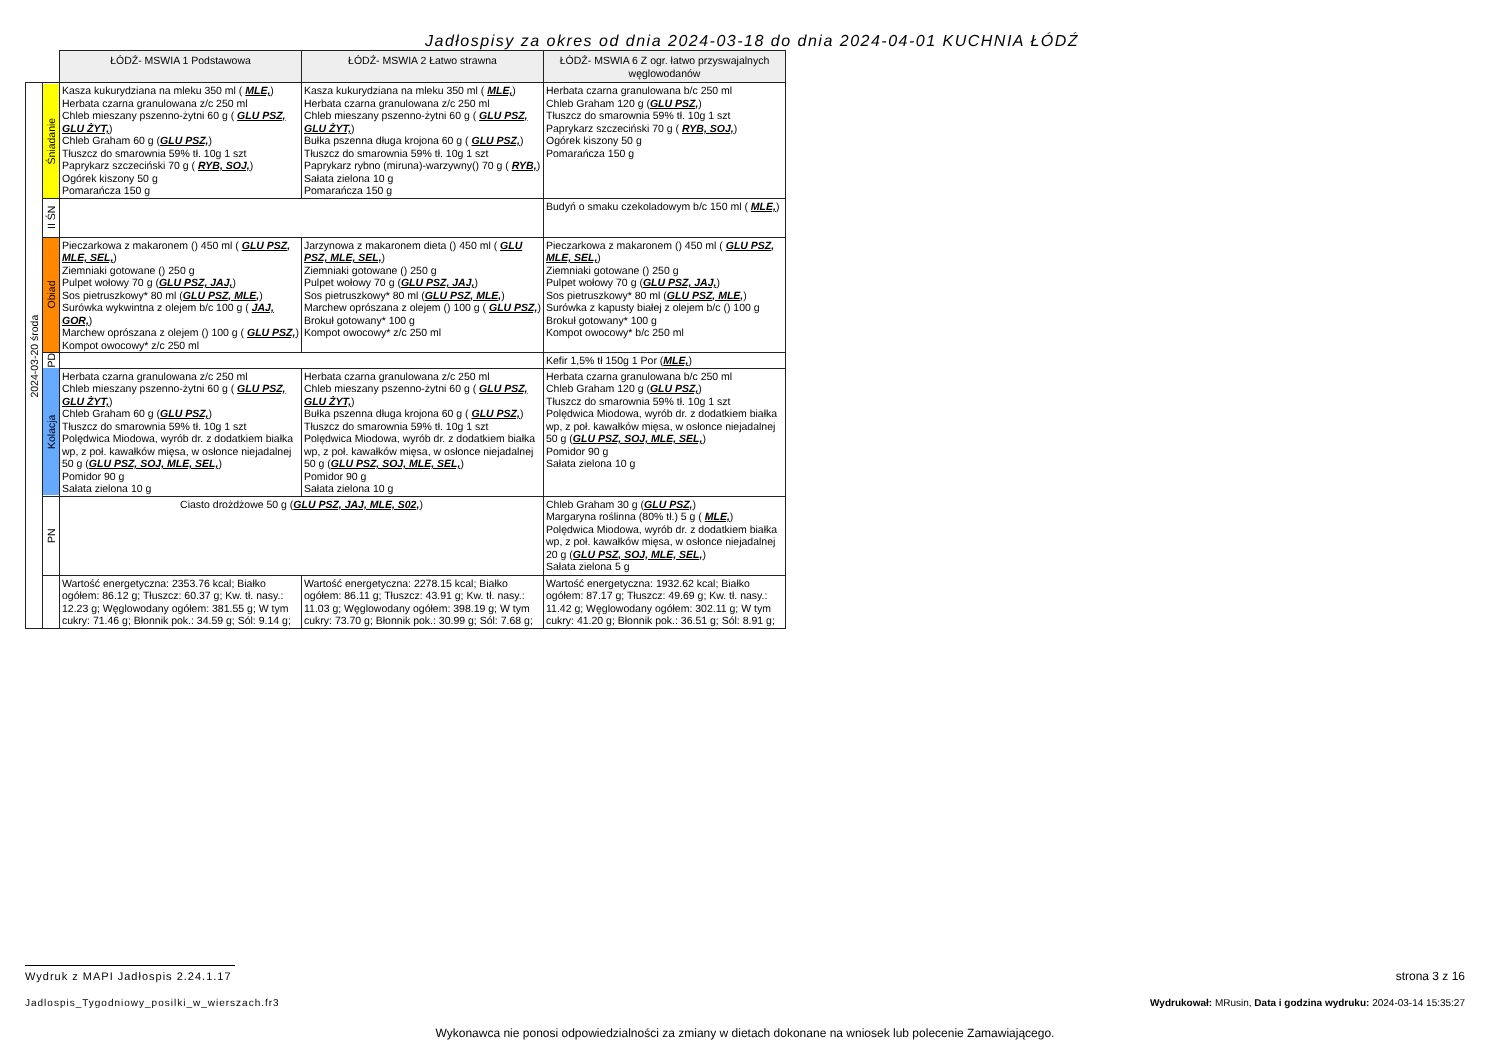Jadłospisy za okres od dnia 2024-03-18 do dnia 2024-04-01 KUCHNIA ŁÓDŹ
| | | ŁÓDŹ- MSWIA 1 Podstawowa | ŁÓDŹ- MSWIA 2 Łatwo strawna | ŁÓDŹ- MSWIA 6 Z ogr. łatwo przyswajalnych węglowodanów |
| 2024-03-20 środa | Śniadanie | Kasza kukurydziana na mleku 350 ml ( MLE, ) Herbata czarna granulowana z/c 250 ml Chleb mieszany pszenno-żytni 60 g ( GLU PSZ, GLU ŻYT, ) Chleb Graham 60 g ( GLU PSZ, ) Tłuszcz do smarownia 59% tł. 10g 1 szt Paprykarz szczeciński 70 g ( RYB, SOJ, ) Ogórek kiszony 50 g Pomarańcza 150 g | Kasza kukurydziana na mleku 350 ml ( MLE, ) Herbata czarna granulowana z/c 250 ml Chleb mieszany pszenno-żytni 60 g ( GLU PSZ, GLU ŻYT, ) Bułka pszenna długa krojona 60 g ( GLU PSZ, ) Tłuszcz do smarownia 59% tł. 10g 1 szt Paprykarz rybno (miruna)-warzywny() 70 g ( RYB, ) Sałata zielona 10 g Pomarańcza 150 g | Herbata czarna granulowana b/c 250 ml Chleb Graham 120 g ( GLU PSZ, ) Tłuszcz do smarownia 59% tł. 10g 1 szt Paprykarz szczeciński 70 g ( RYB, SOJ, ) Ogórek kiszony 50 g Pomarańcza 150 g |
| | II ŚN | | | Budyń o smaku czekoladowym b/c 150 ml ( MLE, ) |
| | Obiad | Pieczarkowa z makaronem () 450 ml ( GLU PSZ, MLE, SEL, ) Ziemniaki gotowane () 250 g Pulpet wołowy 70 g ( GLU PSZ, JAJ, ) Sos pietruszkowy* 80 ml ( GLU PSZ, MLE, ) Surówka wykwintna z olejem b/c 100 g ( JAJ, GOR, ) Marchew oprószana z olejem () 100 g ( GLU PSZ, ) Kompot owocowy* z/c 250 ml | Jarzynowa z makaronem dieta () 450 ml ( GLU PSZ, MLE, SEL, ) Ziemniaki gotowane () 250 g Pulpet wołowy 70 g ( GLU PSZ, JAJ, ) Sos pietruszkowy* 80 ml ( GLU PSZ, MLE, ) Marchew oprószana z olejem () 100 g ( GLU PSZ, ) Brokuł gotowany* 100 g Kompot owocowy* z/c 250 ml | Pieczarkowa z makaronem () 450 ml ( GLU PSZ, MLE, SEL, ) Ziemniaki gotowane () 250 g Pulpet wołowy 70 g ( GLU PSZ, JAJ, ) Sos pietruszkowy* 80 ml ( GLU PSZ, MLE, ) Surówka z kapusty białej z olejem b/c () 100 g Brokuł gotowany* 100 g Kompot owocowy* b/c 250 ml |
| | PD | | | Kefir 1,5% tł 150g 1 Por ( MLE, ) |
| | Kolacja | Herbata czarna granulowana z/c 250 ml Chleb mieszany pszenno-żytni 60 g ( GLU PSZ, GLU ŻYT, ) Chleb Graham 60 g ( GLU PSZ, ) Tłuszcz do smarownia 59% tł. 10g 1 szt Polędwica Miodowa, wyrób dr. z dodatkiem białka wp, z poł. kawałków mięsa, w osłonce niejadalnej 50 g ( GLU PSZ, SOJ, MLE, SEL, ) Pomidor 90 g Sałata zielona 10 g | Herbata czarna granulowana z/c 250 ml Chleb mieszany pszenno-żytni 60 g ( GLU PSZ, GLU ŻYT, ) Bułka pszenna długa krojona 60 g ( GLU PSZ, ) Tłuszcz do smarownia 59% tł. 10g 1 szt Polędwica Miodowa, wyrób dr. z dodatkiem białka wp, z poł. kawałków mięsa, w osłonce niejadalnej 50 g ( GLU PSZ, SOJ, MLE, SEL, ) Pomidor 90 g Sałata zielona 10 g | Herbata czarna granulowana b/c 250 ml Chleb Graham 120 g ( GLU PSZ, ) Tłuszcz do smarownia 59% tł. 10g 1 szt Polędwica Miodowa, wyrób dr. z dodatkiem białka wp, z poł. kawałków mięsa, w osłonce niejadalnej 50 g ( GLU PSZ, SOJ, MLE, SEL, ) Pomidor 90 g Sałata zielona 10 g |
| | PN | Ciasto drożdżowe 50 g ( GLU PSZ, JAJ, MLE, S02, ) | | Chleb Graham 30 g ( GLU PSZ, ) Margaryna roślinna (80% tł.) 5 g ( MLE, ) Polędwica Miodowa, wyrób dr. z dodatkiem białka wp, z poł. kawałków mięsa, w osłonce niejadalnej 20 g ( GLU PSZ, SOJ, MLE, SEL, ) Sałata zielona 5 g |
| | | Wartość energetyczna: 2353.76 kcal; Białko ogółem: 86.12 g; Tłuszcz: 60.37 g; Kw. tł. nasy.: 12.23 g; Węglowodany ogółem: 381.55 g; W tym cukry: 71.46 g; Błonnik pok.: 34.59 g; Sól: 9.14 g; | Wartość energetyczna: 2278.15 kcal; Białko ogółem: 86.11 g; Tłuszcz: 43.91 g; Kw. tł. nasy.: 11.03 g; Węglowodany ogółem: 398.19 g; W tym cukry: 73.70 g; Błonnik pok.: 30.99 g; Sól: 7.68 g; | Wartość energetyczna: 1932.62 kcal; Białko ogółem: 87.17 g; Tłuszcz: 49.69 g; Kw. tł. nasy.: 11.42 g; Węglowodany ogółem: 302.11 g; W tym cukry: 41.20 g; Błonnik pok.: 36.51 g; Sól: 8.91 g; |
Wydruk z MAPI Jadłospis 2.24.1.17
strona 3 z 16
Jadlospis_Tygodniowy_posilki_w_wierszach.fr3
Wydrukował: MRusin, Data i godzina wydruku: 2024-03-14 15:35:27
Wykonawca nie ponosi odpowiedzialności za zmiany w dietach dokonane na wniosek lub polecenie Zamawiającego.